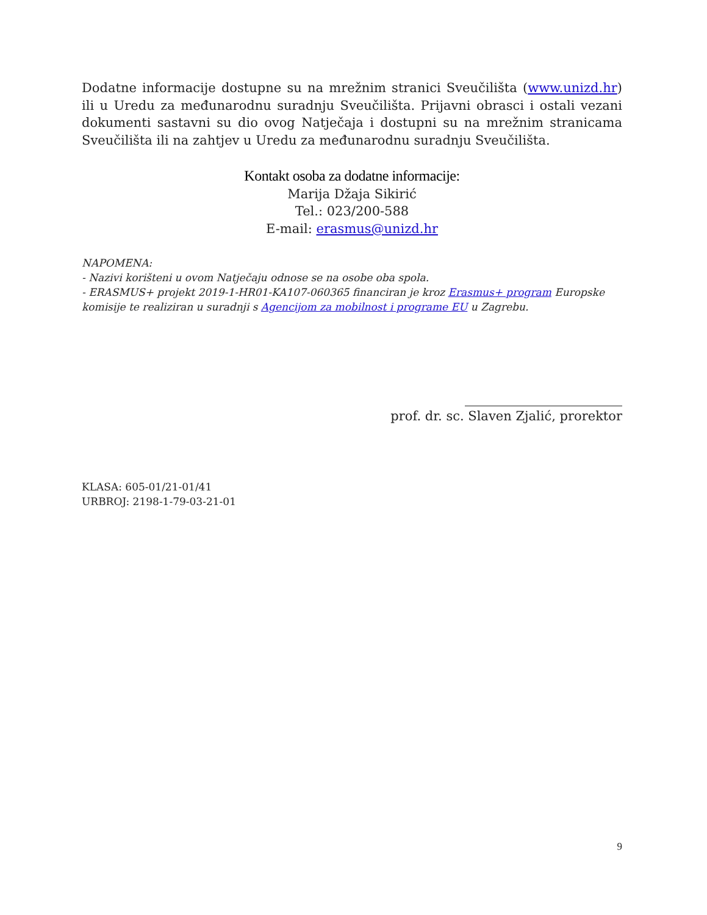Dodatne informacije dostupne su na mrežnim stranici Sveučilišta (www.unizd.hr) ili u Uredu za međunarodnu suradnju Sveučilišta. Prijavni obrasci i ostali vezani dokumenti sastavni su dio ovog Natječaja i dostupni su na mrežnim stranicama Sveučilišta ili na zahtjev u Uredu za međunarodnu suradnju Sveučilišta.
Kontakt osoba za dodatne informacije:
Marija Džaja Sikirić
Tel.: 023/200-588
E-mail: erasmus@unizd.hr
NAPOMENA:
- Nazivi korišteni u ovom Natječaju odnose se na osobe oba spola.
- ERASMUS+ projekt 2019-1-HR01-KA107-060365 financiran je kroz Erasmus+ program Europske komisije te realiziran u suradnji s Agencijom za mobilnost i programe EU u Zagrebu.
prof. dr. sc. Slaven Zjalić, prorektor
KLASA: 605-01/21-01/41
URBROJ: 2198-1-79-03-21-01
9